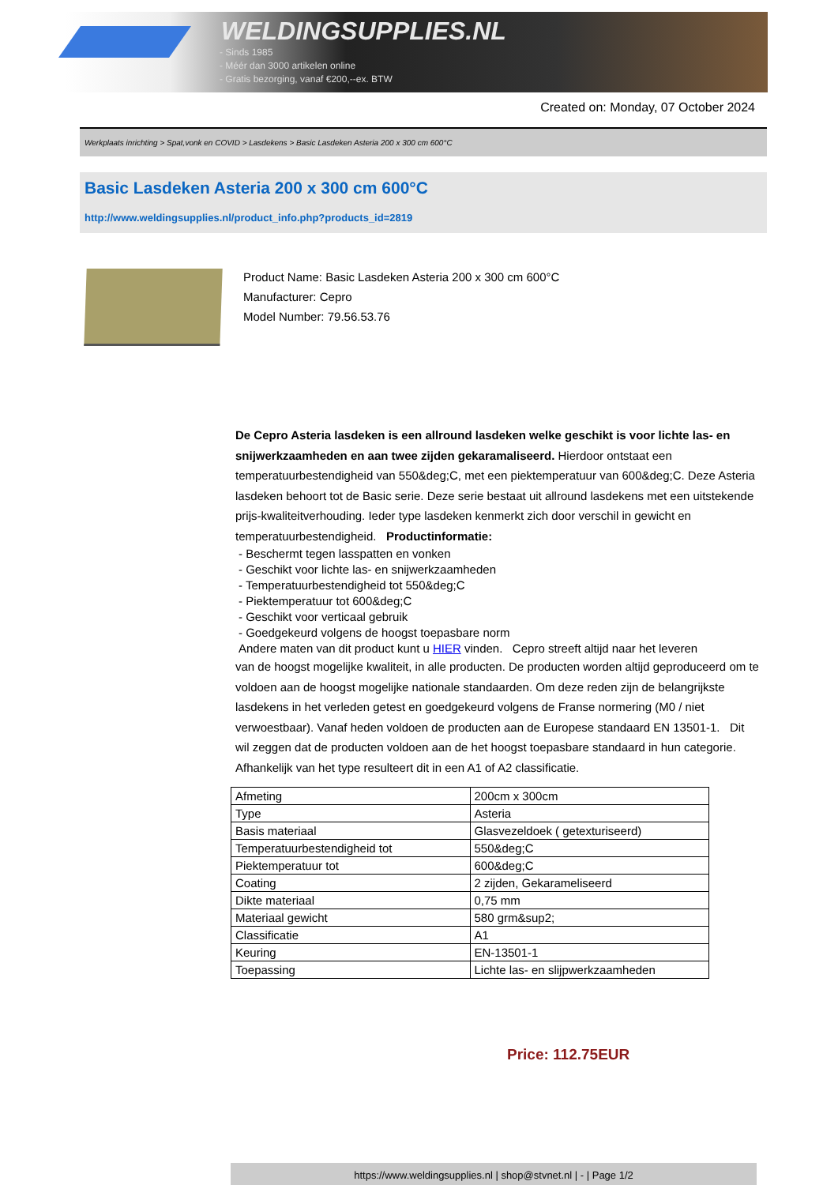WELDINGSUPPLIES.NL
- Sinds 1985
- Méér dan 3000 artikelen online
- Gratis bezorging, vanaf €200,--ex. BTW
Created on: Monday, 07 October 2024
Werkplaats inrichting > Spat,vonk en COVID > Lasdekens > Basic Lasdeken Asteria 200 x 300 cm 600°C
Basic Lasdeken Asteria 200 x 300 cm 600°C
http://www.weldingsupplies.nl/product_info.php?products_id=2819
Product Name: Basic Lasdeken Asteria 200 x 300 cm 600°C
Manufacturer: Cepro
Model Number: 79.56.53.76
De Cepro Asteria lasdeken is een allround lasdeken welke geschikt is voor lichte las- en snijwerkzaamheden en aan twee zijden gekaramaliseerd. Hierdoor ontstaat een temperatuurbestendigheid van 550&deg;C, met een piektemperatuur van 600&deg;C. Deze Asteria lasdeken behoort tot de Basic serie. Deze serie bestaat uit allround lasdekens met een uitstekende prijs-kwaliteitverhouding. Ieder type lasdeken kenmerkt zich door verschil in gewicht en temperatuurbestendigheid. Productinformatie:
- Beschermt tegen lasspatten en vonken
- Geschikt voor lichte las- en snijwerkzaamheden
- Temperatuurbestendigheid tot 550&deg;C
- Piektemperatuur tot 600&deg;C
- Geschikt voor verticaal gebruik
- Goedgekeurd volgens de hoogst toepasbare norm
Andere maten van dit product kunt u HIER vinden. Cepro streeft altijd naar het leveren
van de hoogst mogelijke kwaliteit, in alle producten. De producten worden altijd geproduceerd om te voldoen aan de hoogst mogelijke nationale standaarden. Om deze reden zijn de belangrijkste lasdekens in het verleden getest en goedgekeurd volgens de Franse normering (M0 / niet verwoestbaar). Vanaf heden voldoen de producten aan de Europese standaard EN 13501-1. Dit wil zeggen dat de producten voldoen aan de het hoogst toepasbare standaard in hun categorie. Afhankelijk van het type resulteert dit in een A1 of A2 classificatie.
| Afmeting | 200cm x 300cm |
| Type | Asteria |
| Basis materiaal | Glasvezeldoek ( getexturiseerd) |
| Temperatuurbestendigheid tot | 550&deg;C |
| Piektemperatuur tot | 600&deg;C |
| Coating | 2 zijden, Gekarameliseerd |
| Dikte materiaal | 0,75 mm |
| Materiaal gewicht | 580 grm&sup2; |
| Classificatie | A1 |
| Keuring | EN-13501-1 |
| Toepassing | Lichte las- en slijpwerkzaamheden |
Price: 112.75EUR
https://www.weldingsupplies.nl | shop@stvnet.nl | - | Page 1/2